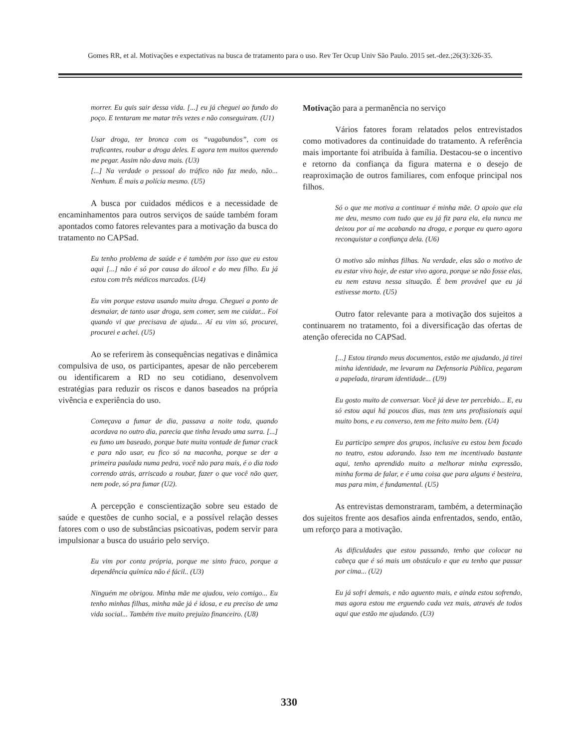Gomes RR, et al. Motivações e expectativas na busca de tratamento para o uso. Rev Ter Ocup Univ São Paulo. 2015 set.-dez.;26(3):326-35.
morrer. Eu quis sair dessa vida. [...] eu já cheguei ao fundo do poço. E tentaram me matar três vezes e não conseguiram. (U1)
Usar droga, ter bronca com os “vagabundos”, com os traficantes, roubar a droga deles. E agora tem muitos querendo me pegar. Assim não dava mais. (U3)
[...] Na verdade o pessoal do tráfico não faz medo, não... Nenhum. É mais a polícia mesmo. (U5)
A busca por cuidados médicos e a necessidade de encaminhamentos para outros serviços de saúde também foram apontados como fatores relevantes para a motivação da busca do tratamento no CAPSad.
Eu tenho problema de saúde e é também por isso que eu estou aqui [...] não é só por causa do álcool e do meu filho. Eu já estou com três médicos marcados. (U4)
Eu vim porque estava usando muita droga. Cheguei a ponto de desmaiar, de tanto usar droga, sem comer, sem me cuidar... Foi quando vi que precisava de ajuda... Aí eu vim só, procurei, procurei e achei. (U5)
Ao se referirem às consequências negativas e dinâmica compulsiva de uso, os participantes, apesar de não perceberem ou identificarem a RD no seu cotidiano, desenvolvem estratégias para reduzir os riscos e danos baseados na própria vivência e experiência do uso.
Começava a fumar de dia, passava a noite toda, quando acordava no outro dia, parecia que tinha levado uma surra. [...] eu fumo um baseado, porque bate muita vontade de fumar crack e para não usar, eu fico só na maconha, porque se der a primeira paulada numa pedra, você não para mais, é o dia todo correndo atrás, arriscado a roubar, fazer o que você não quer, nem pode, só pra fumar (U2).
A percepção e conscientização sobre seu estado de saúde e questões de cunho social, e a possível relação desses fatores com o uso de substâncias psicoativas, podem servir para impulsionar a busca do usuário pelo serviço.
Eu vim por conta própria, porque me sinto fraco, porque a dependência química não é fácil.. (U3)
Ninguém me obrigou. Minha mãe me ajudou, veio comigo... Eu tenho minhas filhas, minha mãe já é idosa, e eu preciso de uma vida social... Também tive muito prejuízo financeiro. (U8)
Motivação para a permanência no serviço
Vários fatores foram relatados pelos entrevistados como motivadores da continuidade do tratamento. A referência mais importante foi atribuída à família. Destacou-se o incentivo e retorno da confiança da figura materna e o desejo de reaproximação de outros familiares, com enfoque principal nos filhos.
Só o que me motiva a continuar é minha mãe. O apoio que ela me deu, mesmo com tudo que eu já fiz para ela, ela nunca me deixou por aí me acabando na droga, e porque eu quero agora reconquistar a confiança dela. (U6)
O motivo são minhas filhas. Na verdade, elas são o motivo de eu estar vivo hoje, de estar vivo agora, porque se não fosse elas, eu nem estava nessa situação. É bem provável que eu já estivesse morto. (U5)
Outro fator relevante para a motivação dos sujeitos a continuarem no tratamento, foi a diversificação das ofertas de atenção oferecida no CAPSad.
[...] Estou tirando meus documentos, estão me ajudando, já tirei minha identidade, me levaram na Defensoria Pública, pegaram a papelada, tiraram identidade... (U9)
Eu gosto muito de conversar. Você já deve ter percebido... E, eu só estou aqui há poucos dias, mas tem uns profissionais aqui muito bons, e eu converso, tem me feito muito bem. (U4)
Eu participo sempre dos grupos, inclusive eu estou bem focado no teatro, estou adorando. Isso tem me incentivado bastante aqui, tenho aprendido muito a melhorar minha expressão, minha forma de falar, e é uma coisa que para alguns é besteira, mas para mim, é fundamental. (U5)
As entrevistas demonstraram, também, a determinação dos sujeitos frente aos desafios ainda enfrentados, sendo, então, um reforço para a motivação.
As dificuldades que estou passando, tenho que colocar na cabeça que é só mais um obstáculo e que eu tenho que passar por cima... (U2)
Eu já sofri demais, e não aguento mais, e ainda estou sofrendo, mas agora estou me erguendo cada vez mais, através de todos aqui que estão me ajudando. (U3)
330